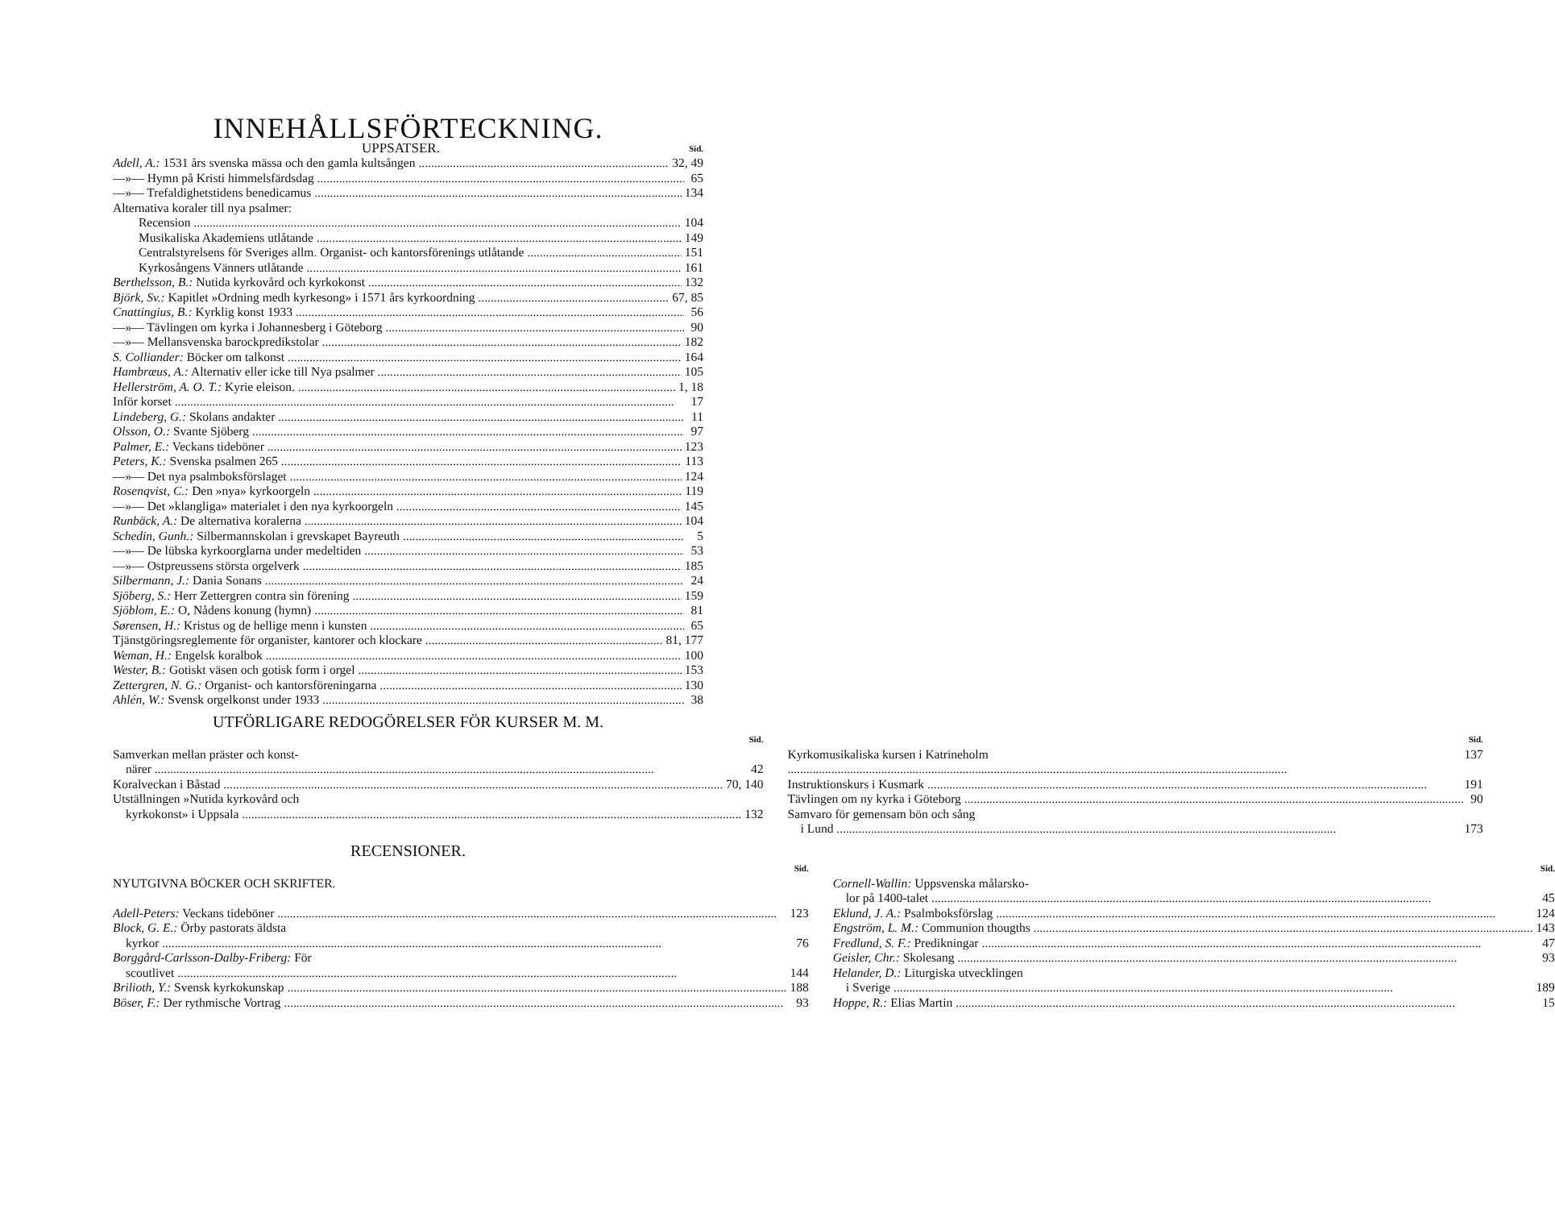INNEHÅLLSFÖRTECKNING.
UPPSATSER.
Sid.
Adell, A.: 1531 års svenska mässa och den gamla kultsången 32, 49
—»— Hymn på Kristi himmelsfärdsdag 65
—»— Trefaldighetstidens benedicamus 134
Alternativa koraler till nya psalmer:
Recension 104
Musikaliska Akademiens utlåtande 149
Centralstyrelsens för Sveriges allm. Organist- och kantorsförenings utlåtande 151
Kyrkosångens Vänners utlåtande 161
Berthelsson, B.: Nutida kyrkovård och kyrkokonst 132
Björk, Sv.: Kapitlet »Ordning medh kyrkesong» i 1571 års kyrkoordning 67, 85
Cnattingius, B.: Kyrklig konst 1933 56
—»— Tävlingen om kyrka i Johannesberg i Göteborg 90
—»— Mellansvenska barockpredikstolar 182
S. Colliander: Böcker om talkonst 164
Hambræus, A.: Alternativ eller icke till Nya psalmer 105
Hellerström, A. O. T.: Kyrie eleison. 1, 18
Inför korset 17
Lindeberg, G.: Skolans andakter 11
Olsson, O.: Svante Sjöberg 97
Palmer, E.: Veckans tideböner 123
Peters, K.: Svenska psalmen 265 113
—»— Det nya psalmboksförslaget 124
Rosenqvist, C.: Den »nya» kyrkoorgeln 119
—»— Det »klangliga» materialet i den nya kyrkoorgeln 145
Runbäck, A.: De alternativa koralerna 104
Schedin, Gunh.: Silbermannskolan i grevskapet Bayreuth 5
—»— De lübska kyrkoorglarna under medeltiden 53
—»— Ostpreussens största orgelverk 185
Silbermann, J.: Dania Sonans 24
Sjöberg, S.: Herr Zettergren contra sin förening 159
Sjöblom, E.: O, Nådens konung (hymn) 81
Sørensen, H.: Kristus og de hellige menn i kunsten 65
Tjänstgöringsreglemente för organister, kantorer och klockare 81, 177
Weman, H.: Engelsk koralbok 100
Wester, B.: Gotiskt väsen och gotisk form i orgel 153
Zettergren, N. G.: Organist- och kantorsföreningarna 130
Ahlén, W.: Svensk orgelkonst under 1933 38
UTFÖRLIGARE REDOGÖRELSER FÖR KURSER M. M.
Sid.
Samverkan mellan präster och konst-
närer 42
Koralveckan i Båstad 70, 140
Utställningen »Nutida kyrkovård och
kyrkokonst» i Uppsala 132
Sid.
Kyrkomusikaliska kursen i Katrineholm 137
Instruktionskurs i Kusmark 191
Tävlingen om ny kyrka i Göteborg 90
Samvaro för gemensam bön och sång
i Lund 173
RECENSIONER.
Sid.
NYUTGIVNA BÖCKER OCH SKRIFTER.
Adell-Peters: Veckans tideböner 123
Block, G. E.: Örby pastorats äldsta
kyrkor 76
Borggård-Carlsson-Dalby-Friberg: För
scoutlivet 144
Brilioth, Y.: Svensk kyrkokunskap 188
Böser, F.: Der rythmische Vortrag 93
Sid.
Cornell-Wallin: Uppsvenska målarsko-
lor på 1400-talet 45
Eklund, J. A.: Psalmboksförslag 124
Engström, L. M.: Communion thougths 143
Fredlund, S. F.: Predikningar 47
Geisler, Chr.: Skolesang 93
Helander, D.: Liturgiska utvecklingen
i Sverige 189
Hoppe, R.: Elias Martin 15